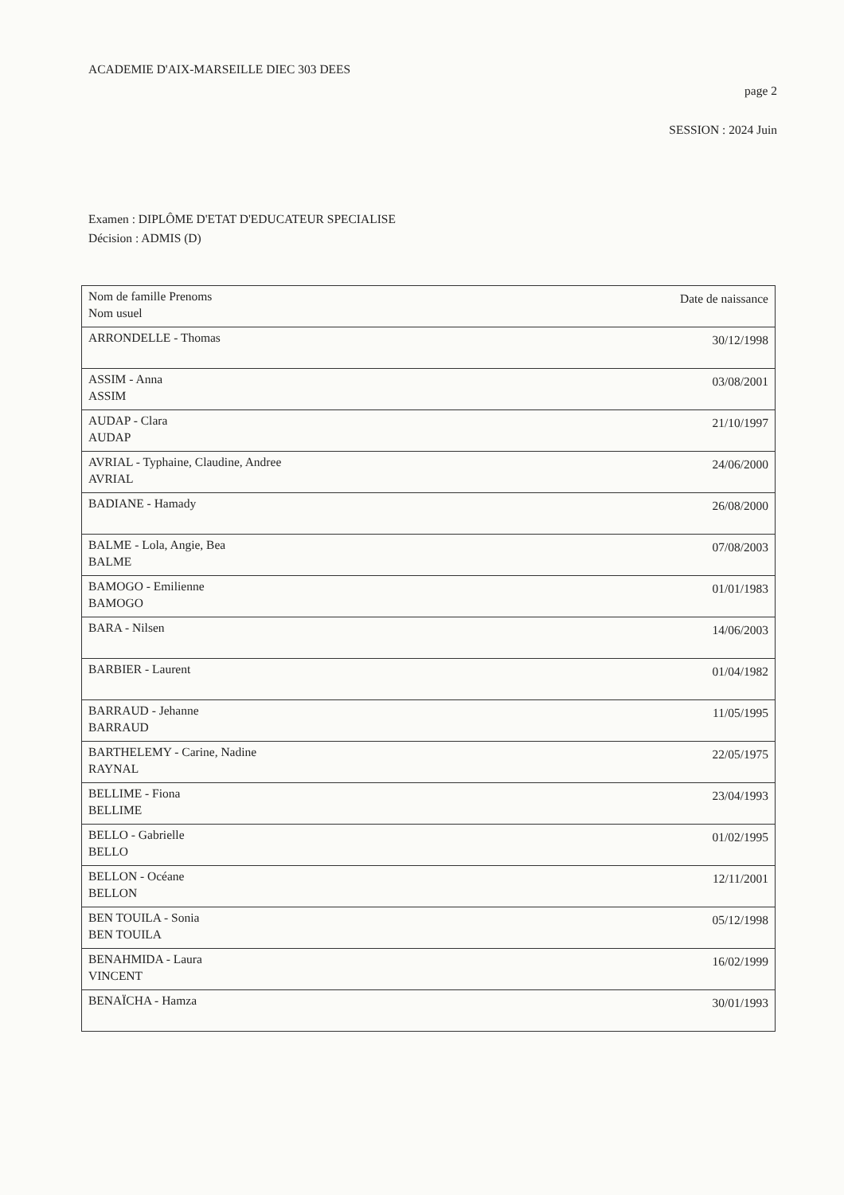ACADEMIE D'AIX-MARSEILLE DIEC 303 DEES
page 2
SESSION : 2024 Juin
Examen : DIPLÔME D'ETAT D'EDUCATEUR SPECIALISE
Décision : ADMIS (D)
| Nom de famille Prenoms Nom usuel | Date de naissance |
| --- | --- |
| ARRONDELLE - Thomas | 30/12/1998 |
| ASSIM - Anna ASSIM | 03/08/2001 |
| AUDAP - Clara AUDAP | 21/10/1997 |
| AVRIAL - Typhaine, Claudine, Andree AVRIAL | 24/06/2000 |
| BADIANE - Hamady | 26/08/2000 |
| BALME - Lola, Angie, Bea BALME | 07/08/2003 |
| BAMOGO - Emilienne BAMOGO | 01/01/1983 |
| BARA - Nilsen | 14/06/2003 |
| BARBIER - Laurent | 01/04/1982 |
| BARRAUD - Jehanne BARRAUD | 11/05/1995 |
| BARTHELEMY - Carine, Nadine RAYNAL | 22/05/1975 |
| BELLIME - Fiona BELLIME | 23/04/1993 |
| BELLO - Gabrielle BELLO | 01/02/1995 |
| BELLON - Océane BELLON | 12/11/2001 |
| BEN TOUILA - Sonia BEN TOUILA | 05/12/1998 |
| BENAHMIDA - Laura VINCENT | 16/02/1999 |
| BENAÏCHA - Hamza | 30/01/1993 |